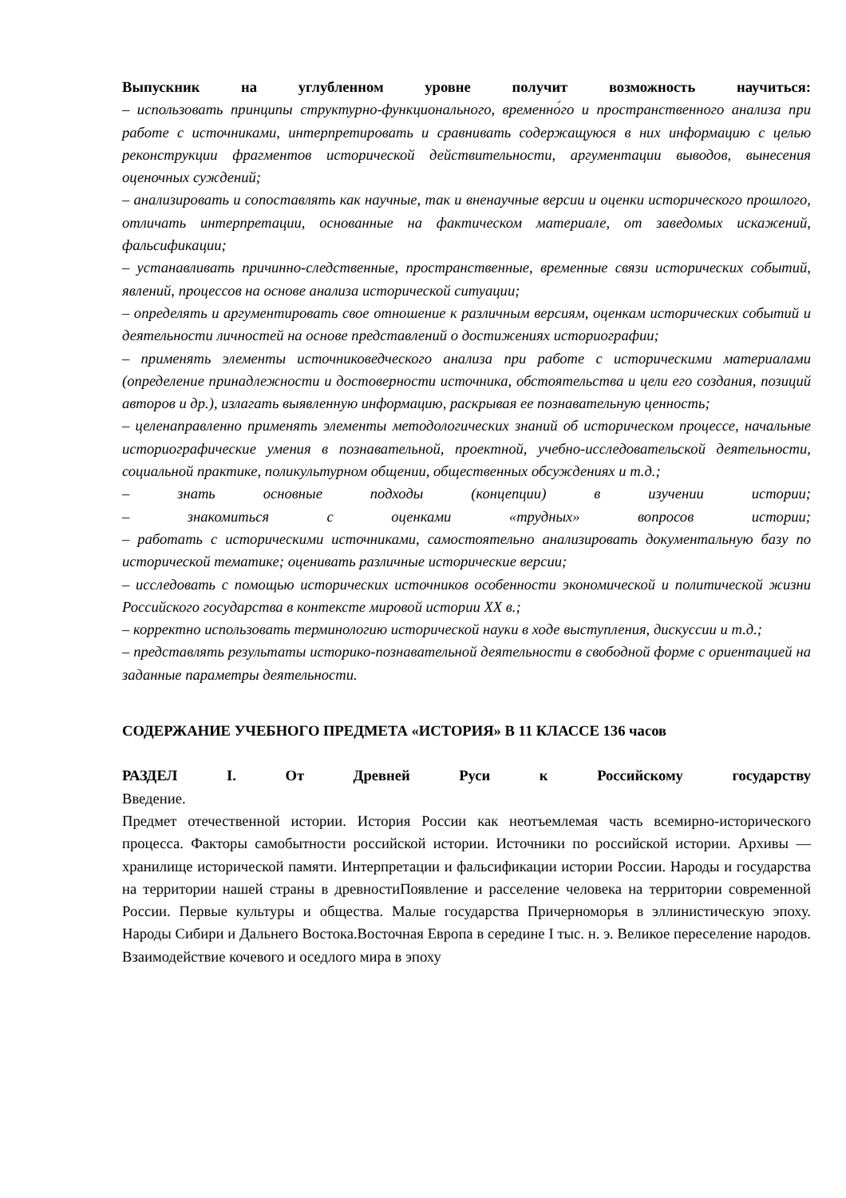Выпускник на углубленном уровне получит возможность научиться:
– использовать принципы структурно-функционального, временно́го и пространственного анализа при работе с источниками, интерпретировать и сравнивать содержащуюся в них информацию с целью реконструкции фрагментов исторической действительности, аргументации выводов, вынесения оценочных суждений;
– анализировать и сопоставлять как научные, так и вненаучные версии и оценки исторического прошлого, отличать интерпретации, основанные на фактическом материале, от заведомых искажений, фальсификации;
– устанавливать причинно-следственные, пространственные, временные связи исторических событий, явлений, процессов на основе анализа исторической ситуации;
– определять и аргументировать свое отношение к различным версиям, оценкам исторических событий и деятельности личностей на основе представлений о достижениях историографии;
– применять элементы источниковедческого анализа при работе с историческими материалами (определение принадлежности и достоверности источника, обстоятельства и цели его создания, позиций авторов и др.), излагать выявленную информацию, раскрывая ее познавательную ценность;
– целенаправленно применять элементы методологических знаний об историческом процессе, начальные историографические умения в познавательной, проектной, учебно-исследовательской деятельности, социальной практике, поликультурном общении, общественных обсуждениях и т.д.;
– знать основные подходы (концепции) в изучении истории;
– знакомиться с оценками «трудных» вопросов истории;
– работать с историческими источниками, самостоятельно анализировать документальную базу по исторической тематике; оценивать различные исторические версии;
– исследовать с помощью исторических источников особенности экономической и политической жизни Российского государства в контексте мировой истории XX в.;
– корректно использовать терминологию исторической науки в ходе выступления, дискуссии и т.д.;
– представлять результаты историко-познавательной деятельности в свободной форме с ориентацией на заданные параметры деятельности.
СОДЕРЖАНИЕ УЧЕБНОГО ПРЕДМЕТА «ИСТОРИЯ» В 11 КЛАССЕ 136 часов
РАЗДЕЛ I. От Древней Руси к Российскому государству
Введение.
Предмет отечественной истории. История России как неотъемлемая часть всемирно-исторического процесса. Факторы самобытности российской истории. Источники по российской истории. Архивы — хранилище исторической памяти. Интерпретации и фальсификации истории России. Народы и государства на территории нашей страны в древностиПоявление и расселение человека на территории современной России. Первые культуры и общества. Малые государства Причерноморья в эллинистическую эпоху. Народы Сибири и Дальнего Востока.Восточная Европа в середине I тыс. н. э. Великое переселение народов. Взаимодействие кочевого и оседлого мира в эпоху